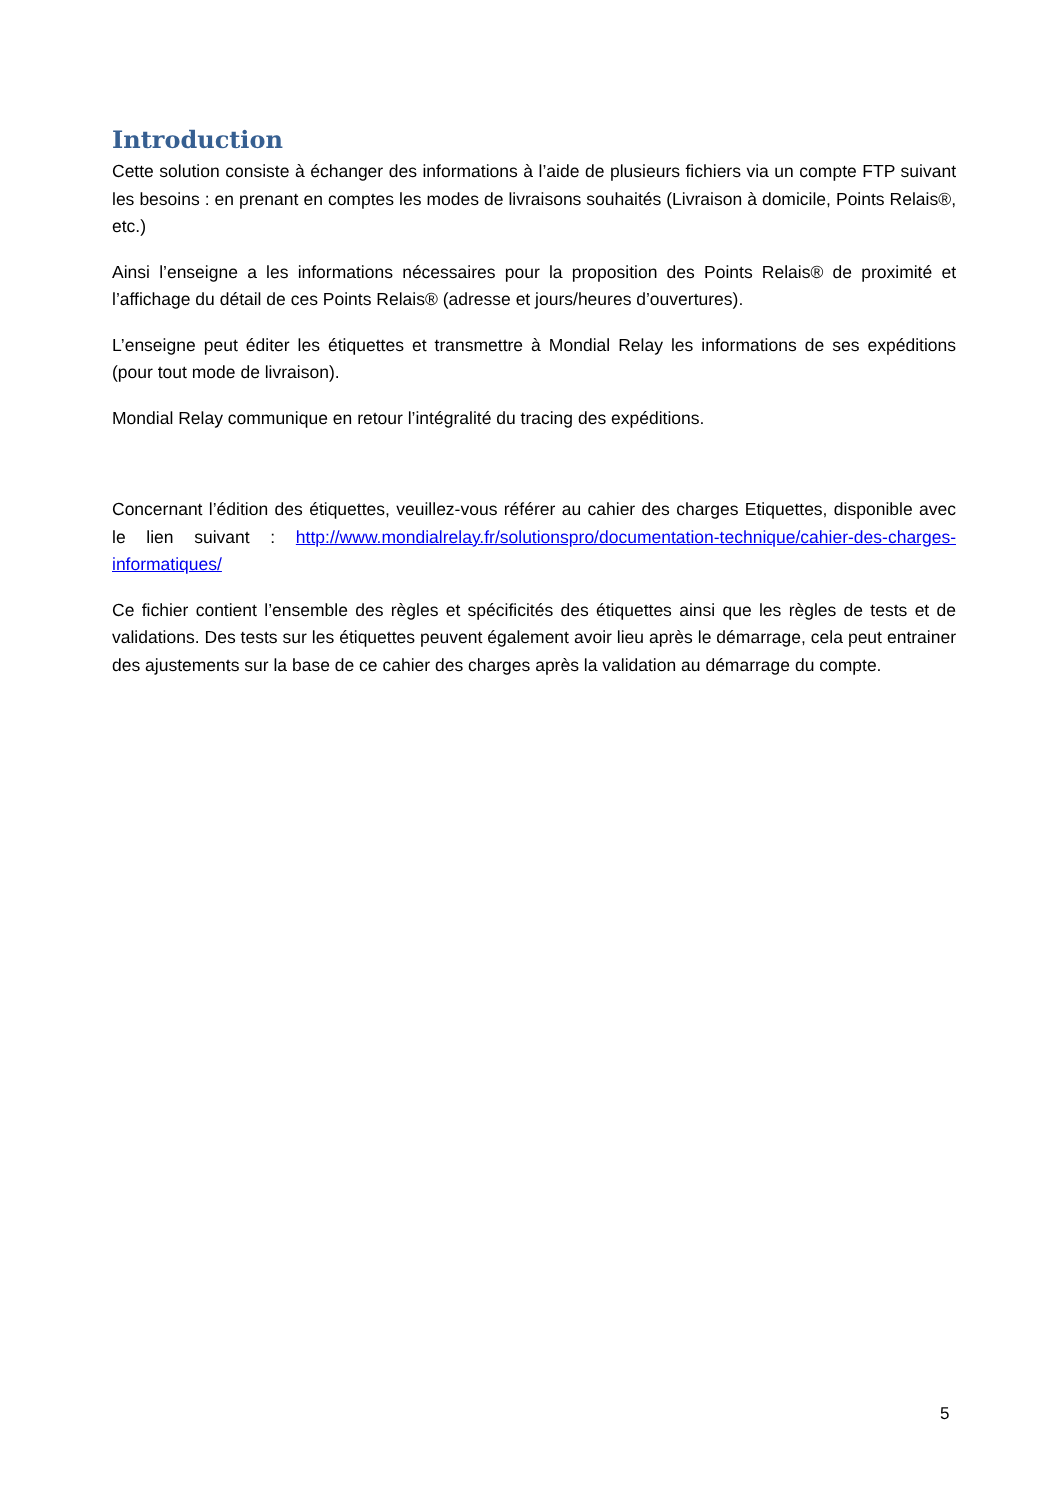Introduction
Cette solution consiste à échanger des informations à l’aide de plusieurs fichiers via un compte FTP suivant les besoins : en prenant en comptes les modes de livraisons souhaités (Livraison à domicile, Points Relais®, etc.)
Ainsi l’enseigne a les informations nécessaires pour la proposition des Points Relais® de proximité et l’affichage du détail de ces Points Relais® (adresse et jours/heures d’ouvertures).
L’enseigne peut éditer les étiquettes et transmettre à Mondial Relay les informations de ses expéditions (pour tout mode de livraison).
Mondial Relay communique en retour l’intégralité du tracing des expéditions.
Concernant l’édition des étiquettes, veuillez-vous référer au cahier des charges Etiquettes, disponible avec le lien suivant : http://www.mondialrelay.fr/solutionspro/documentation-technique/cahier-des-charges-informatiques/
Ce fichier contient l’ensemble des règles et spécificités des étiquettes ainsi que les règles de tests et de validations. Des tests sur les étiquettes peuvent également avoir lieu après le démarrage, cela peut entrainer des ajustements sur la base de ce cahier des charges après la validation au démarrage du compte.
5